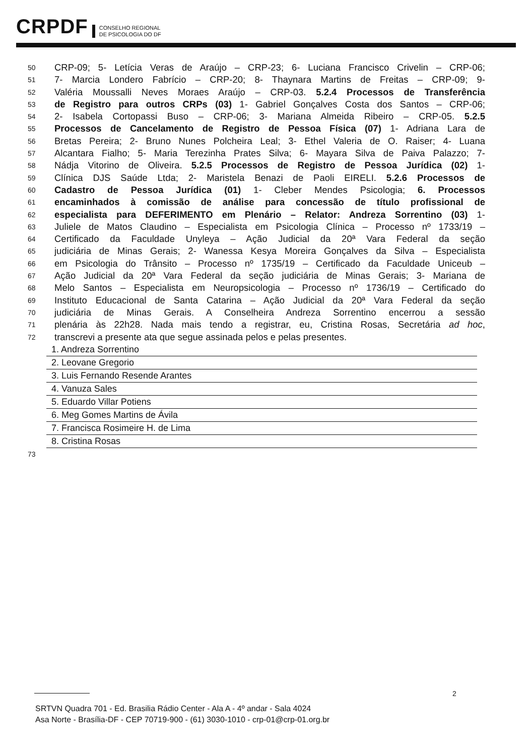CRPDF
CONSELHO REGIONAL
DE PSICOLOGIA DO DF
50 CRP-09; 5- Letícia Veras de Araújo – CRP-23; 6- Luciana Francisco Crivelin – CRP-06;
51 7- Marcia Londero Fabrício – CRP-20; 8- Thaynara Martins de Freitas – CRP-09; 9-
52 Valéria Moussalli Neves Moraes Araújo – CRP-03. 5.2.4 Processos de Transferência
53 de Registro para outros CRPs (03) 1- Gabriel Gonçalves Costa dos Santos – CRP-06;
54 2- Isabela Cortopassi Buso – CRP-06; 3- Mariana Almeida Ribeiro – CRP-05. 5.2.5
55 Processos de Cancelamento de Registro de Pessoa Física (07) 1- Adriana Lara de
56 Bretas Pereira; 2- Bruno Nunes Polcheira Leal; 3- Ethel Valeria de O. Raiser; 4- Luana
57 Alcantara Fialho; 5- Maria Terezinha Prates Silva; 6- Mayara Silva de Paiva Palazzo; 7-
58 Nádja Vitorino de Oliveira. 5.2.5 Processos de Registro de Pessoa Jurídica (02) 1-
59 Clínica DJS Saúde Ltda; 2- Maristela Benazi de Paoli EIRELI. 5.2.6 Processos de
60 Cadastro de Pessoa Jurídica (01) 1- Cleber Mendes Psicologia; 6. Processos
61 encaminhados à comissão de análise para concessão de título profissional de
62 especialista para DEFERIMENTO em Plenário – Relator: Andreza Sorrentino (03) 1-
63 Juliele de Matos Claudino – Especialista em Psicologia Clínica – Processo nº 1733/19 –
64 Certificado da Faculdade Unyleya – Ação Judicial da 20ª Vara Federal da seção
65 judiciária de Minas Gerais; 2- Wanessa Kesya Moreira Gonçalves da Silva – Especialista
66 em Psicologia do Trânsito – Processo nº 1735/19 – Certificado da Faculdade Uniceub –
67 Ação Judicial da 20ª Vara Federal da seção judiciária de Minas Gerais; 3- Mariana de
68 Melo Santos – Especialista em Neuropsicologia – Processo nº 1736/19 – Certificado do
69 Instituto Educacional de Santa Catarina – Ação Judicial da 20ª Vara Federal da seção
70 judiciária de Minas Gerais. A Conselheira Andreza Sorrentino encerrou a sessão
71 plenária às 22h28. Nada mais tendo a registrar, eu, Cristina Rosas, Secretária ad hoc,
72 transcrevi a presente ata que segue assinada pelos e pelas presentes.
1. Andreza Sorrentino
2. Leovane Gregorio
3. Luis Fernando Resende Arantes
4. Vanuza Sales
5. Eduardo Villar Potiens
6. Meg Gomes Martins de Ávila
7. Francisca Rosimeire H. de Lima
8. Cristina Rosas
73
2
SRTVN Quadra 701 - Ed. Brasilia Rádio Center - Ala A - 4º andar - Sala 4024
Asa Norte - Brasília-DF - CEP 70719-900 - (61) 3030-1010 - crp-01@crp-01.org.br